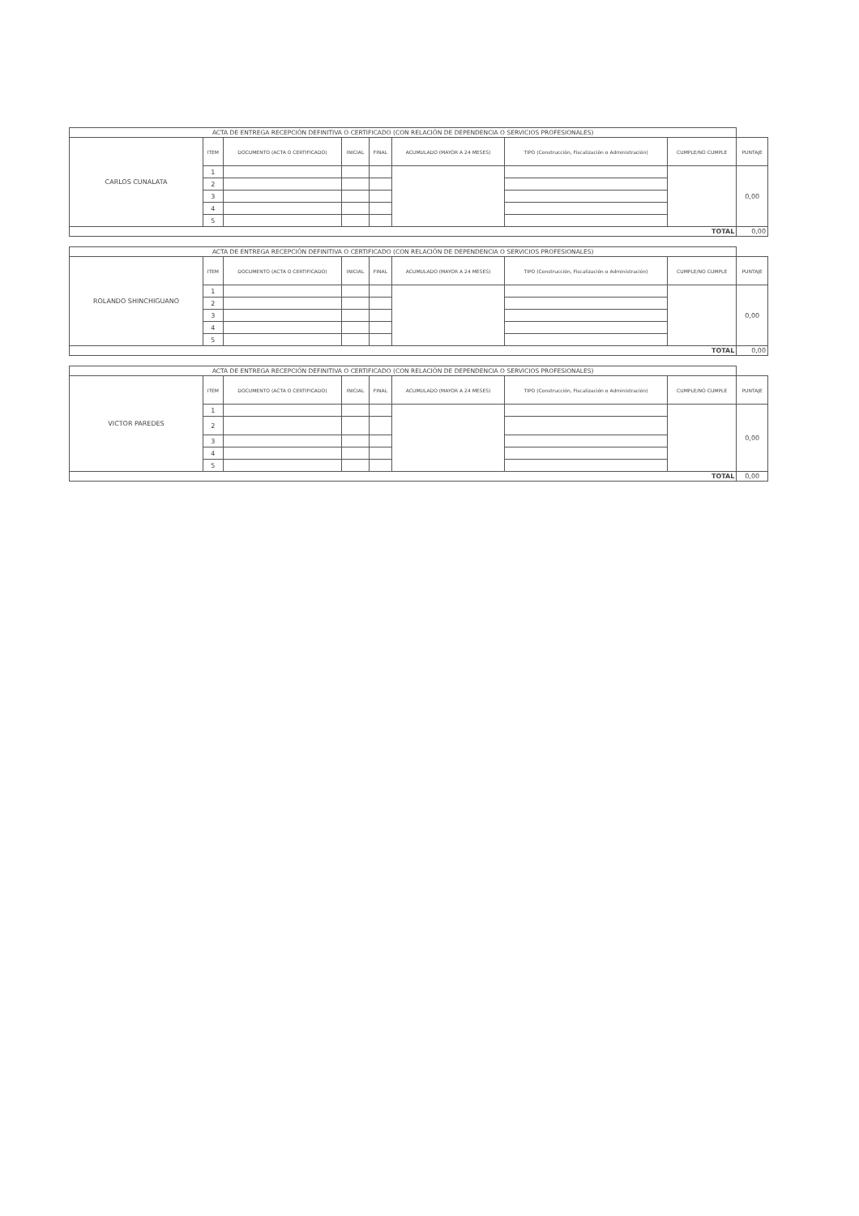| ACTA DE ENTREGA RECEPCIÓN DEFINITIVA O CERTIFICADO (CON RELACIÓN DE DEPENDENCIA O SERVICIOS PROFESIONALES) | | | | | | | | |
| CARLOS CUNALATA | ITEM | DOCUMENTO (ACTA O CERTIFICADO) | INICIAL | FINAL | ACUMULADO (MAYOR A 24 MESES) | TIPO (Construcción, Fiscalización o Administración) | CUMPLE/NO CUMPLE | PUNTAJE |
| | 1 | | | | | | | 0,00 |
| | 2 | | | | | | | |
| | 3 | | | | | | | |
| | 4 | | | | | | | |
| | 5 | | | | | | | |
| TOTAL | | | | | | | | 0,00 |
| ACTA DE ENTREGA RECEPCIÓN DEFINITIVA O CERTIFICADO (CON RELACIÓN DE DEPENDENCIA O SERVICIOS PROFESIONALES) | | | | | | | | |
| ROLANDO SHINCHIGUANO | ITEM | DOCUMENTO (ACTA O CERTIFICADO) | INICIAL | FINAL | ACUMULADO (MAYOR A 24 MESES) | TIPO (Construcción, Fiscalización o Administración) | CUMPLE/NO CUMPLE | PUNTAJE |
| | 1 | | | | | | | 0,00 |
| | 2 | | | | | | | |
| | 3 | | | | | | | |
| | 4 | | | | | | | |
| | 5 | | | | | | | |
| TOTAL | | | | | | | | 0,00 |
| ACTA DE ENTREGA RECEPCIÓN DEFINITIVA O CERTIFICADO (CON RELACIÓN DE DEPENDENCIA O SERVICIOS PROFESIONALES) | | | | | | | | |
| VICTOR PAREDES | ITEM | DOCUMENTO (ACTA O CERTIFICADO) | INICIAL | FINAL | ACUMULADO (MAYOR A 24 MESES) | TIPO (Construcción, Fiscalización o Administración) | CUMPLE/NO CUMPLE | PUNTAJE |
| | 1 | | | | | | | 0,00 |
| | 2 | | | | | | | |
| | 3 | | | | | | | |
| | 4 | | | | | | | |
| | 5 | | | | | | | |
| TOTAL | | | | | | | | 0,00 |